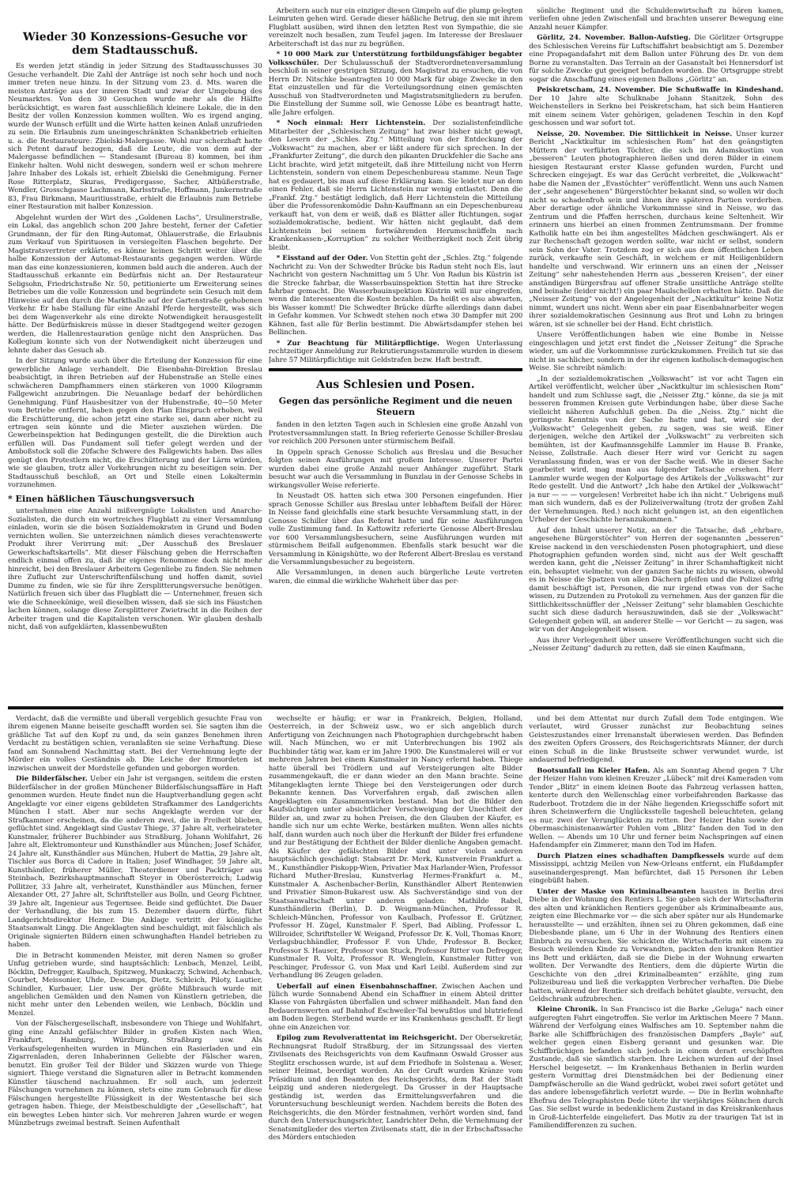Wieder 30 Konzessions-Gesuche vor dem Stadtausschuß.
Es werden jetzt ständig in jeder Sitzung des Stadtausschusses 30 Gesuche verhandelt. Die Zahl der Anträge ist noch sehr hoch und noch immer treten neue hinzu. In der Sitzung vom 23. d. Mts. waren die meisten Anträge aus der inneren Stadt und zwar der Umgebung des Neumarktes. Von den 30 Gesuchen wurde mehr als die Hälfte berücksichtigt, es waren fast ausschließlich kleinere Lokale, die in den Besitz der vollen Konzession kommen wollten. Wo es irgend anging, wurde der Wunsch erfüllt und die Wirte hatten keinen Anlaß unzufrieden zu sein. Die Erlaubnis zum uneingeschränkten Schankbetrieb erhielten u. a. die Restaurateure: Zbielski-Malergasse. Wohl nur scherzhaft hatte sich Petent darauf bezogen, daß die Leute, die von dem auf der Malergasse befindlichen — Standesamt (Bureau 8) kommen, bei ihm Einkehr halten. Wohl nicht deswegen, sondern weil er schon mehrere Jahre Inhaber des Lokals ist, erhielt Zbielski die Genehmigung. Ferner Rose Ritterplatz, Skuras, Predigergasse, Sacher, Altbüßerstraße, Wendler, Grosschgasse Lachmann, Karlsstraße, Hoffmann, Junkernstraße 83, Frau Birkmann, Mauritiusstraße, erhielt die Erlaubnis zum Betriebe einer Restauration mit halber Konzession.
Abgelehnt wurden der Wirt des „Goldenen Lachs“, Ursulinerstraße, ein Lokal, das angeblich schon 200 Jahre besteht, ferner der Cafetier Grundmann, der für den Ring-Automat, Ohlauerstraße, die Erlaubnis zum Verkauf von Spirituosen in versiegelten Flaschen begehrte. Der Magistratsvertreter erklärte, es könne keinen Schritt weiter über die halbe Konzession der Automat-Restaurants gegangen werden. Würde man das eine konzessionieren, kommen bald auch die anderen. Auch der Stadtausschuß erkannte ein Bedürfnis nicht an. Der Restaurateur Seligsohn, Friedrichstraße Nr. 50, petitionierte um Erweiterung seines Betriebes um die volle Konzession und begründete sein Gesuch mit dem Hinweise auf den durch die Markthalle auf der Gartenstraße gehobenen Verkehr. Er habe Stallung für eine Anzahl Pferde hergestellt, was sich bei dem Wagenverkehr als eine direkte Notwendigkeit herausgestellt hätte. Der Bedürfniskreis müsse in dieser Stadtgegend weiter gezogen werden, die Hallenrestauration genüge nicht den Ansprüchen. Das Kollegium konnte sich von der Notwendigkeit nicht überzeugen und lehnte daher das Gesuch ab.
In der Sitzung wurde auch über die Erteilung der Konzession für eine gewerbliche Anlage verhandelt. Die Eisenbahn-Direktion Breslau beabsichtigt, in ihren Betrieben auf der Hubenstraße an Stelle eines schwächeren Dampfhammers einen stärkeren von 1000 Kilogramm Fallgewicht anzubringen. Die Neuanlage bedarf der behördlichen Genehmigung. Fünf Hausbesitzer von der Hubenstraße, 40—50 Meter vom Betriebe entfernt, haben gegen den Plan Einspruch erhoben, weil die Erschütterung, die schon jetzt eine starke sei, dann aber nicht zu ertragen sein könnte und die Mieter ausziehen würden. Die Gewerbeinspektion hat Bedingungen gestellt, die die Direktion auch erfüllen will. Das Fundament soll tiefer gelegt werden und der Amboßstock soll die 20fache Schwere des Fallgewichts haben. Das alles genügt den Protestlern nicht, die Erschütterung und der Lärm würden, wie sie glauben, trotz aller Vorkehrungen nicht zu beseitigen sein. Der Stadtausschuß beschloß, an Ort und Stelle einen Lokaltermin vorzunehmen.
* Einen häßlichen Täuschungsversuch
unternahmen eine Anzahl mißvergnügte Lokalisten und Anarcho-Sozialisten, die durch ein wortreiches Flugblatt zu einer Versammlung einladen, worin sie die bösen Sozialdemokraten in Grund und Boden vernichten wollen. Sie unterzeichnen nämlich dieses verachtenswerte Produkt ihrer Verirrung mit: „Der Ausschuß des Breslauer Gewerkschaftskartells“. Mit dieser Fälschung geben die Herrschaften endlich einmal offen zu, daß ihr eigenes Renommee doch nicht mehr hinreicht, bei den Breslauer Arbeitern Gegenliebe zu finden. Sie nehmen ihre Zuflucht zur Unterschriftenfälschung und hoffen damit, soviel Dumme zu finden, wie sie für ihre Zersplitterungsversuche benötigen. Natürlich freuen sich über das Flugblatt die — Unternehmer, freuen sich wie die Schneekönige, weil dieselben wissen, daß sie sich ins Fäustchen lachen können, solange diese Zersplitterer Zwietracht in die Reihen der Arbeiter tragen und die Kapitalisten verschonen. Wir glauben deshalb nicht, daß von aufgeklärten, klassenbewußten
Arbeitern auch nur ein einziger diesen Gimpeln auf die plump gelegten Leimruten gehen wird. Gerade dieser häßliche Betrug, den sie mit ihrem Flugblatt ausüben, wird ihnen den letzten Rest von Sympathie, die sie vereinzelt noch besaßen, zum Teufel jagen. Im Interesse der Breslauer Arbeiterschaft ist das nur zu begrüßen.
* 10 000 Mark zur Unterstützung fortbildungsfähiger begabter Volksschüler. Der Schulausschuß der Stadtverordnetenversammlung beschloß in seiner gestrigen Sitzung, den Magistrat zu ersuchen, die von Herrn Dr. Nitschke beantragten 10 000 Mark für obige Zwecke in den Etat einzustellen und für die Verteilungsordnung einen gemischten Ausschuß von Stadtverordneten und Magistratsmitgliedern zu berufen. Die Einstellung der Summe soll, wie Genosse Löbe es beantragt hatte, alle Jahre erfolgen.
* Noch einmal: Herr Lichtenstein. Der sozialistenfeindliche Mitarbeiter der „Schlesischen Zeitung“ hat zwar bisher nicht gewagt, den Lesern der „Schles. Ztg.“ Mitteilung von der Entdeckung der „Volkswacht“ zu machen, aber er läßt andere für sich sprechen. In der „Frankfurter Zeitung“, die durch den pikanten Druckfehler die Sache ans Licht brachte, wird jetzt mitgeteilt, daß ihre Mitteilung nicht von Herrn Lichtenstein, sondern von einem Depeschenbureau stamme. Neun Tage hat es gedauert, bis man auf diese Erklärung kam. Sie leidet nur an dem einen Fehler, daß sie Herrn Lichtenstein nur wenig entlastet. Denn die „Frankf. Ztg.“ bestätigt lediglich, daß Herr Lichtenstein die Mitteilung über die Professorenkomödie Dahn-Kauffmann an ein Depeschenbureau verkauft hat, von dem er weiß, daß es Blätter aller Richtungen, sogar sozialdemokratische, bedient. Wir hätten nicht geglaubt, daß dem Lichtenstein bei seinem fortwährenden Herumschnüffeln nach Krankenkassen-„Korruption“ zu solcher Weitherzigkeit noch Zeit übrig bleibt.
* Eisstand auf der Oder. Von Stettin geht der „Schles. Ztg.“ folgende Nachricht zu: Von der Schwedter Brücke bis Radun steht noch Eis, laut Nachricht von gestern Nachmittag um 5 Uhr. Von Radun bis Küstrin ist die Strecke fahrbar, die Wasserbauinspektion Stettin hat ihre Strecke fahrbar gemacht. Die Wasserbauinspektion Küstrin will nur eingreifen, wenn die Interessenten die Kosten bezahlen. Da heißt es also abwarten, bis Wasser kommt! Die Schwedter Brücke dürfte allerdings dann dabei in Gefahr kommen. Vor Schwedt stehen noch etwa 30 Dampfer mit 200 Kähnen, fast alle für Berlin bestimmt. Die Abwärtsdampfer stehen bei Bellinchen.
* Zur Beachtung für Militärpflichtige. Wegen Unterlassung rechtzeitiger Anmeldung zur Rekrutierungsstammrolle wurden in diesem Jahre 57 Militärpflichtige mit Geldstrafen bezw. Haft bestraft.
Aus Schlesien und Posen.
Gegen das persönliche Regiment und die neuen Steuern
fanden in den letzten Tagen auch in Schlesien eine große Anzahl von Protestversammlungen statt. In Brieg referierte Genosse Schiller-Breslau vor reichlich 200 Personen unter stürmischem Beifall.
In Oppeln sprach Genosse Scholich aus Breslau und die Besucher folgten seinen Ausführungen mit großem Interesse. Unserer Partei wurden dabei eine große Anzahl neuer Anhänger zugeführt. Stark besucht war auch die Versammlung in Bunzlau in der Genosse Schebs in wirkungsvoller Weise referierte.
In Neustadt OS. hatten sich etwa 300 Personen eingefunden. Hier sprach Genosse Schiller aus Breslau unter lebhaftem Beifall der Hörer. In Neisse fand gleichfalls eine stark besuchte Versammlung statt, in der Genosse Schiller über das Referat hatte und für seine Ausführungen volle Zustimmung fand. In Kattowitz referierte Genosse Albert-Breslau vor 600 Versammlungsbesuchern, seine Ausführungen wurden mit stürmischem Beifall aufgenommen. Ebenfalls stark besucht war die Versammlung in Königshütte, wo der Referent Albert-Breslau es verstand die Versammlungsbesucher zu begeistern.
Alle Versammlungen, in denen auch bürgerliche Leute vertreten waren, die einmal die wirkliche Wahrheit über das per-
sönliche Regiment und die Schuldenwirtschaft zu hören kamen, verliefen ohne jeden Zwischenfall und brachten unserer Bewegung eine Anzahl neuer Kämpfer.
Görlitz, 24. November. Ballon-Aufstieg. Die Görlitzer Ortsgruppe des Schlesischen Vereins für Luftschiffahrt beabsichtigt am 5. Dezember eine Propagandafahrt mit dem Ballon unter Führung des Dr. von dem Borne zu veranstalten. Das Terrain an der Gasanstalt bei Hennersdorf ist für solche Zwecke gut geeignet befunden worden. Die Ortsgruppe strebt sogar die Anschaffung eines eigenen Ballons „Görlitz“ an.
Peiskretscham, 24. November. Die Schußwaffe in Kindeshand. Der 10 Jahre alte Schulknabe Johann Stanitzek, Sohn des Weichenstellers in Serkno bei Peiskretscham, hat sich beim Hantieren mit einem seinem Vater gehörigen, geladenen Teschin in den Kopf geschossen und war sofort tot.
Neisse, 20. November. Die Sittlichkeit in Neisse. Unser kurzer Bericht „Nacktkultur im schlesischen Rom“ hat den geängstigten Müttern der verführten Töchter, die sich im Adamskostüm von „besseren“ Leuten photographieren ließen und deren Bilder in einem hiesigen Restaurant erster Klasse gefunden wurden, Furcht und Schrecken eingejagt. Es war das Gerücht verbreitet, die „Volkswacht“ habe die Namen der „Evastöchter“ veröffentlicht. Wenn uns auch Namen der „sehr angesehenen“ Bürgerstöchter bekannt sind, so wollen wir doch nicht so schadenfroh sein und ihnen ihre späteren Partien verderben. Aber derartige oder ähnliche Vorkommnisse sind in Neisse, wo das Zentrum und die Pfaffen herrschen, durchaus keine Seltenheit. Wir erinnern uns hierbei an einen frommen Zentrumsmann. Der fromme Katholik hatte ein bei ihm angestelltes Mädchen geschwängert. Als er zur Rechenschaft gezogen werden sollte, war nicht er selbst, sondern sein Sohn der Vater. Trotzdem zog er sich aus dem öffentlichen Leben zurück, verkaufte sein Geschäft, in welchem er mit Heiligenbildern handelte und verschwand. Wir erinnern uns an einen der „Neisser Zeitung“ sehr nahestehenden Herrn aus „besseren Kreisen“, der einer anständigen Bürgersfrau auf offener Straße unsittliche Anträge stellte und beinahe (leider nicht!) ein paar Maulschellen erhalten hätte. Daß die „Neisser Zeitung“ von der Angelegenheit der „Nacktkultur“ keine Notiz nimmt, wundert uns nicht. Wenn aber ein paar Eisenbahnarbeiter wegen ihrer sozialdemokratischen Gesinnung aus Brot und Lohn zu bringen wären, ist sie schneller bei der Hand. Echt christlich.
Unsere Veröffentlichungen haben wie eine Bombe in Neisse eingeschlagen und jetzt erst findet die „Neisser Zeitung“ die Sprache wieder, um auf die Vorkommnisse zurückzukommen. Freilich tut sie das nicht in sachlicher, sondern in der ihr eigenen katholisch-demagogischen Weise. Sie schreibt nämlich:
„In der sozialdemokratischen „Volkswacht“ ist vor acht Tagen ein Artikel veröffentlicht, welcher über „Nacktkultur im schlesischen Rom“ handelt und zum Schlusse sagt, die „Neisser Ztg.“ könne, da sie ja mit besseren frommen Kreisen gute Verbindungen habe, über diese Sache vielleicht näheren Aufschluß geben. Da die „Neiss. Ztg.“ nicht die geringste Kenntnis von der Sache hatte und hat, wird sie der „Volkswacht“ Gelegenheit geben, zu sagen, was sie weiß. Einer derjenigen, welche den Artikel der „Volkswacht“ zu verbreiten sich bemühten, ist der Kaufmannsgehilfe Lammler im Hause B. Franke, Neisse, Zollstraße. Auch dieser Herr wird vor Gericht zu sagen Veranlassung finden, was er von der Sache weiß. Wie in dieser Sache gearbeitet wird, mag man aus folgender Tatsache ersehen. Herr Lammler wurde wegen der Kolportage des Artikels der „Volkswacht“ zur Rede gestellt. Und die Antwort? „Ich habe den Artikel der „Volkswacht“ ja nur — — — vorgelesen! Verbreitet habe ich ihn nicht.“ Uebrigens muß man sich wundern, daß es der Polizeiverwaltung (trotz der großen Zahl der Vernehmungen. Red.) noch nicht gelungen ist, an den eigentlichen Urheber der Geschichte heranzukommen.“
Auf den Inhalt unserer Notiz, an der die Tatsache, daß „ehrbare, angesehene Bürgerstöchter“ von Herren der sogenannten „besseren“ Kreise nackend in den verschiedensten Posen photographiert, und diese Photographien gefunden worden sind, nicht aus der Welt geschafft werden kann, geht die „Neisser Zeitung“ in ihrer Schamhaftigkeit nicht ein, behauptet vielmehr, von der ganzen Sache nichts zu wissen, obwohl es in Neisse die Spatzen von allen Dächern pfeifen und die Polizei eifrig damit beschäftigt ist, Personen, die nur irgend etwas von der Sache wissen, zu Dutzenden zu Protokoll zu vernehmen. Aus der ganzen für die Sittlichkeitsschnüffler der „Neisser Zeitung“ sehr blamablen Geschichte sucht sich diese dadurch herauszuwinden, daß sie der „Volkswacht“ Gelegenheit geben will, an anderer Stelle — vor Gericht — zu sagen, was wir von der Angelegenheit wissen.
Aus ihrer Verlegenheit über unsere Veröffentlichungen sucht sich die „Neisser Zeitung“ dadurch zu retten, daß sie einen Kaufmann,
Verdacht, daß die vermißte und überall vergeblich gesuchte Frau von ihrem eigenen Manne beiseite geschafft worden sei. Sie sagten ihm die gräßliche Tat auf den Kopf zu und, da sein ganzes Benehmen ihren Verdacht zu bestätigen schien, veranlaßten sie seine Verhaftung. Diese fand am Sonnabend Nachmittag statt. Bei der Vernehmung legte der Mörder ein volles Geständnis ab. Die Leiche der Ermordeten ist inzwischen unweit der Mordstelle gefunden und geborgen worden.
Die Bilderfälscher. Ueber ein Jahr ist vergangen, seitdem die ersten Bilderfälscher in der großen Münchener Bilderfälschungsaffäre in Haft genommen wurden. Heute findet nun die Hauptverhandlung gegen acht Angeklagte vor einer eigens gebildeten Strafkammer des Landgerichts München I statt. Aber nur sechs Angeklagte werden vor der Strafkammer erscheinen, da die anderen zwei, die in Freiheit blieben, geflüchtet sind. Angeklagt sind Gustav Thiege, 37 Jahre alt, verheirateter Kunstmaler, früherer Buchbinder aus Straßburg, Johann Wohlfahrt, 26 Jahre alt, Elektromonteur und Kunsthändler aus München; Josef Schäfer, 24 Jahre alt, Kunsthändler aus München, Hubert de Mattia, 29 Jahre alt, Tischler aus Borca di Cadore in Italien; Josef Windhager, 59 Jahre alt, Kunsthändler, früherer Müller, Theaterdiener und Packträger aus Steinbach, Bezirkshauptmannschaft Steyer in Oberösterreich; Ludwig Pollitzer, 33 Jahre alt, verheiratet, Kunsthändler aus München, ferner Alexander Ott, 27 Jahre alt, Schriftsteller aus Bolln, und Georg Fichtner, 39 Jahre alt, Ingenieur aus Tegernsee. Beide sind geflüchtet. Die Dauer der Verhandlung, die bis zum 15. Dezember dauern dürfte, führt Landgerichtsdirektor Hezner. Die Anklage vertritt der königliche Staatsanwalt Lingg. Die Angeklagten sind beschuldigt, mit fälschlich als Originale signierten Bildern einen schwunghaften Handel betrieben zu haben.
Die in Betracht kommenden Meister, mit deren Namen so großer Unfug getrieben wurde, sind hauptsächlich: Lenbach, Menzel, Leibl, Böcklin, Defregger, Kaulbach, Spitzweg, Munkaczy, Schwind, Achenbach, Courbet, Meissonier, Uhde, Descamps, Dietz, Schleich, Piloty, Lautier, Schindler, Kurbauer, Lier usw. Der größte Mißbrauch wurde mit angeblichen Gemälden und den Namen von Künstlern getrieben, die nicht mehr unter den Lebenden weilen, wie Lenbach, Böcklin und Menzel.
Von der Fälschergesellschaft, insbesondere von Thiege und Wohlfahrt, ging eine Anzahl gefälschter Bilder in großen Kisten nach Wien, Frankfurt, Hamburg, Würzburg, Straßburg usw. Als Verkaufsgelegenheiten wurden in München ein Rasierladen und ein Zigarrenladen, deren Inhaberinnen Geliebte der Fälscher waren, benutzt. Ein großer Teil der Bilder und Skizzen wurde von Thiege signiert. Thiege verstand die Signaturen aller in Betracht kommenden Künstler täuschend nachzuahmen. Er soll auch, um jederzeit Fälschungen vornehmen zu können, stets eine zum Gebrauch für diese Fälschungen hergestellte Flüssigkeit in der Westentasche bei sich getragen haben. Thiege, der Meistbeschuldigte der „Gesellschaft“, hat ein bewegtes Leben hinter sich. Vor mehreren Jahren wurde er wegen Münzbetrugs zweimal bestraft. Seinen Aufenthalt
wechselte er häufig; er war in Frankreich, Belgien, Holland, Oesterreich, in der Schweiz usw., wo er sich angeblich durch Anfertigung von Zeichnungen nach Photographien durchgebracht haben will. Nach München, wo er mit Unterbrechungen bis 1902 als Buchbinder tätig war, kam er im Jahre 1900. Die Kunstmalerei will er vor mehreren Jahren bei einem Kunstmaler in Nancy erlernt haben. Thiege hatte überall bei Trödlern und auf Versteigerungen alte Bilder zusammengekauft, die er dann wieder an den Mann brachte. Seine Mitangeklagten lernte Thiege bei den Versteigerungen oder durch Bekannte kennen. Das Vorverfahren ergab, daß zwischen allen Angeklagten ein Zusammenwirken bestand. Man bot die Bilder den Kaufsüchtigen unter absichtlicher Verschweigung der Unechtheit der Bilder an, und zwar zu hohen Preisen, die den Glauben der Käufer, es handle sich nur um echte Werke, bestärken mußten. Wenn alles nichts half, dann wurden auch noch über die Herkunft der Bilder frei erfundene und zur Bestätigung der Echtheit der Bilder dienliche Angaben gemacht. Als Käufer der gefälschten Bilder sind unter vielen anderen hauptsächlich geschädigt: Stabsarzt Dr. Merk, Kunstverein Frankfurt a. M., Kunsthändler Piskopp-Wien, Privatier Max Harlander-Wien, Professor Richard Muther-Breslau, Kunstverlag Hermes-Frankfurt a. M., Kunstmaler A. Aschenbacher-Berlin, Kunsthändler Albert Rentenwien und Privatier Simon-Bukarest usw. Als Sachverständige sind von der Staatsanwaltschaft unter anderen geladen: Mathilde Rabel, Kunsthändlerin (Berlin), D. D. Weigmann-München, Professor R. Schleich-München, Professor von Kaulbach, Professor E. Grützner, Professor H. Zügel, Kunstmaler F. Sperl, Bad Aibling, Professor L. Willroider, Schriftsteller W. Weigand, Professor Dr. K. Voll, Thomas Knorr, Verlagsbuchhändler, Professor F. von Uhde, Professor B. Becker, Professor S. Hauser, Professor von Stuck, Professor Ritter von Defregger, Kunstmaler R. Voltz, Professor R. Wenglein, Kunstmaler Ritter von Peschinger, Professor G. von Max und Karl Leibl. Außerdem sind zur Verhandlung 86 Zeugen geladen.
Ueberfall auf einen Eisenbahnschaffner. Zwischen Aachen und Jülich wurde Sonnabend Abend ein Schaffner in einem Abteil dritter Klasse von Fahrgästen überfallen und schwer mißhandelt. Man fand den Bedauernswerten auf Bahnhof Eschweiler-Tal bewußtlos und blutriefend am Boden liegen. Sterbend wurde er ins Krankenhaus geschafft. Er liegt ohne ein Anzeichen vor.
Epilog zum Revolverattentat im Reichsgericht. Der Obersekretär, Rechnungsrat Rudolf Straßburg, der im Sitzungssaal des vierten Zivilsenats des Reichsgerichts von dem Kaufmann Oswald Grosser aus Steglitz erschossen wurde, ist auf dem Friedhofe in Solstenau a. Weser, seiner Heimat, beerdigt worden. An der Gruft wurden Kränze vom Präsidium und den Beamten des Reichsgerichts, dem Rat der Stadt Leipzig und anderen niedergelegt. Da Grosser in der Hauptsache geständig ist, werden das Ermittelungsverfahren und die Voruntersuchung beschleunigt werden. Nachdem bereits die Boten des Reichsgerichts, die den Mörder festnahmen, verhört worden sind, fand durch den Untersuchungsrichter, Landrichter Dehn, die Vernehmung der Senatsmitglieder des vierten Zivilsenats statt, die in der Erbschaftssache des Mörders entschieden
und bei dem Attentat nur durch Zufall dem Tode entgingen. Wie verlautet, wird Grosser zunächst zur Beobachtung seines Geisteszustandes einer Irrenanstalt überwiesen werden. Das Befinden des zweiten Opfers Grossers, des Reichsgerichtsrats Männer, der durch einen Schuß in die linke Brustseite schwer verwundet wurde, ist andauernd befriedigend.
Bootsunfall im Kieler Hafen. Als am Sonntag Abend gegen 7 Uhr der Heizer Hahn vom kleinen Kreuzer „Lübeck“ mit drei Kameraden vom Tender „Blitz“ in einem kleinen Boote das Fahrzeug verlassen hatten, kenterte durch den Wellenschlag einer vorbeifahrenden Barkasse das Ruderboot. Trotzdem die in der Nähe liegenden Kriegsschiffe sofort mit ihren Scheinwerfern die Unglücksstelle tageshell beleuchteten, gelang es nur, zwei der Verunglückten zu retten. Der Heizer Hahn sowie der Obermaschinistenanwärter Pohlen vom „Blitz“ fanden den Tod in den Wellen. — Abends um 10 Uhr und ferner beim Nachspringen auf einen Hafendampfer ein Zimmerer, mann den Tod im Hafen.
Durch Platzen eines schadhaften Dampfkessels wurde auf dem Mississippi, achtzig Meilen von New-Orleans entfernt, ein Flußdampfer auseinandergesprengt. Man befürchtet, daß 15 Personen ihr Leben eingebüßt haben.
Unter der Maske von Kriminalbeamten hausten in Berlin drei Diebe in der Wohnung des Rentiers L. Sie gaben sich der Wirtschafterin des alten und kränklichen Rentiers gegenüber als Kriminalbeamte aus, zeigten eine Blechmarke vor — die sich aber später nur als Hundemarke herausstellte — und erzählten, ihnen sei zu Ohren gekommen, daß eine Diebesbande plane, um 6 Uhr in der Wohnung des Rentiers einen Einbruch zu versuchen. Sie schickten die Wirtschafterin mit einem zu Besuch weilenden Kinde zu Verwandten, packten den kranken Rentier ins Bett und erklärten, daß sie die Diebe in der Wohnung erwarten wollten. Der Verwandte des Rentiers, dem die düpierte Wirtin die Geschichte von den „drei Kriminalbeamten“ erzählte, ging zum Polizeibureau und ließ die verkappten Verbrecher verhaften. Die Diebe hatten, während der Rentier sich dreifach behütet glaubte, versucht, den Geldschrank aufzubrechen.
Kleine Chronik. In San Francisco ist die Barke „Geluga“ nach einer aufgeregten Fahrt eingetroffen. Sie verlor im Arktischen Meere 7 Mann. Während der Verfolgung eines Walfisches am 10. September nahm die Barke alle Schiffbrüchigen des französischen Dampfers „Bayle“ auf, welcher gegen einen Eisberg gerannt und gesunken war. Die Schiffbrüchigen befanden sich jedoch in einem derart erschöpften Zustande, daß sie sämtlich starben. Ihre Leichen wurden auf der Insel Herschel beigesetzt. — Im Krankenhaus Bethanien in Berlin wurden gestern Vormittag drei Dienstmädchen bei der Bedienung einer Dampfwäscherolle an die Wand gedrückt, wobei zwei sofort getötet und das andere lebensgefährlich verletzt wurde. — Die in Berlin wohnhafte Ehefrau des Telegraphisten Dede tötete ihr vierjähriges Söhnchen durch Gas. Sie selbst wurde in bedenklichem Zustand in das Kreiskrankenhaus in Groß-Lichterfelde eingeliefert. Das Motiv zu der traurigen Tat ist in Familiendifferenzen zu suchen.